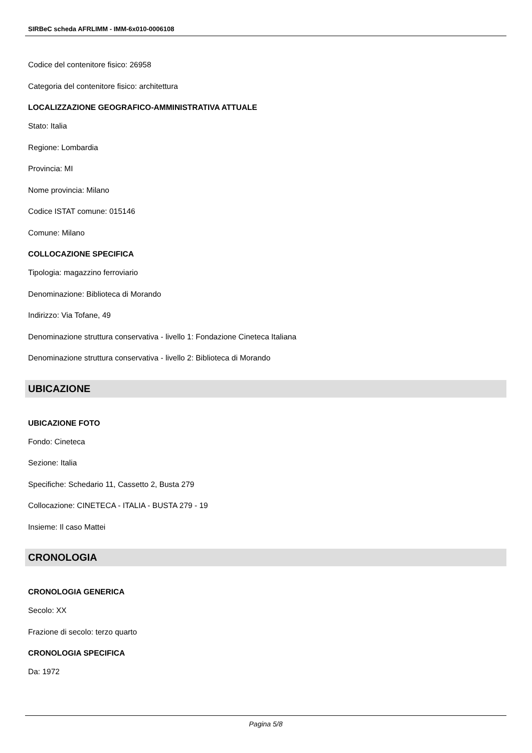SIRBeC scheda AFRLIMM - IMM-6x010-0006108
Codice del contenitore fisico: 26958
Categoria del contenitore fisico: architettura
LOCALIZZAZIONE GEOGRAFICO-AMMINISTRATIVA ATTUALE
Stato: Italia
Regione: Lombardia
Provincia: MI
Nome provincia: Milano
Codice ISTAT comune: 015146
Comune: Milano
COLLOCAZIONE SPECIFICA
Tipologia: magazzino ferroviario
Denominazione: Biblioteca di Morando
Indirizzo: Via Tofane, 49
Denominazione struttura conservativa - livello 1: Fondazione Cineteca Italiana
Denominazione struttura conservativa - livello 2: Biblioteca di Morando
UBICAZIONE
UBICAZIONE FOTO
Fondo: Cineteca
Sezione: Italia
Specifiche: Schedario 11, Cassetto 2, Busta 279
Collocazione: CINETECA - ITALIA - BUSTA 279 - 19
Insieme: Il caso Mattei
CRONOLOGIA
CRONOLOGIA GENERICA
Secolo: XX
Frazione di secolo: terzo quarto
CRONOLOGIA SPECIFICA
Da: 1972
Pagina 5/8